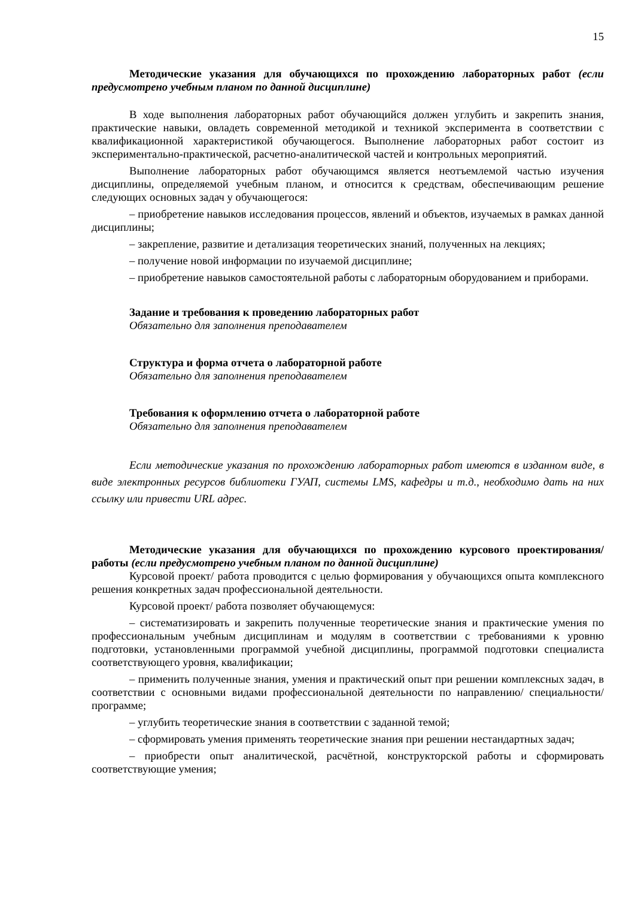15
Методические указания для обучающихся по прохождению лабораторных работ (если предусмотрено учебным планом по данной дисциплине)
В ходе выполнения лабораторных работ обучающийся должен углубить и закрепить знания, практические навыки, овладеть современной методикой и техникой эксперимента в соответствии с квалификационной характеристикой обучающегося. Выполнение лабораторных работ состоит из экспериментально-практической, расчетно-аналитической частей и контрольных мероприятий.
Выполнение лабораторных работ обучающимся является неотъемлемой частью изучения дисциплины, определяемой учебным планом, и относится к средствам, обеспечивающим решение следующих основных задач у обучающегося:
– приобретение навыков исследования процессов, явлений и объектов, изучаемых в рамках данной дисциплины;
– закрепление, развитие и детализация теоретических знаний, полученных на лекциях;
– получение новой информации по изучаемой дисциплине;
– приобретение навыков самостоятельной работы с лабораторным оборудованием и приборами.
Задание и требования к проведению лабораторных работ
Обязательно для заполнения преподавателем
Структура и форма отчета о лабораторной работе
Обязательно для заполнения преподавателем
Требования к оформлению отчета о лабораторной работе
Обязательно для заполнения преподавателем
Если методические указания по прохождению лабораторных работ имеются в изданном виде, в виде электронных ресурсов библиотеки ГУАП, системы LMS, кафедры и т.д., необходимо дать на них ссылку или привести URL адрес.
Методические указания для обучающихся по прохождению курсового проектирования/ работы (если предусмотрено учебным планом по данной дисциплине)
Курсовой проект/ работа проводится с целью формирования у обучающихся опыта комплексного решения конкретных задач профессиональной деятельности.
Курсовой проект/ работа позволяет обучающемуся:
– систематизировать и закрепить полученные теоретические знания и практические умения по профессиональным учебным дисциплинам и модулям в соответствии с требованиями к уровню подготовки, установленными программой учебной дисциплины, программой подготовки специалиста соответствующего уровня, квалификации;
– применить полученные знания, умения и практический опыт при решении комплексных задач, в соответствии с основными видами профессиональной деятельности по направлению/ специальности/ программе;
– углубить теоретические знания в соответствии с заданной темой;
– сформировать умения применять теоретические знания при решении нестандартных задач;
– приобрести опыт аналитической, расчётной, конструкторской работы и сформировать соответствующие умения;